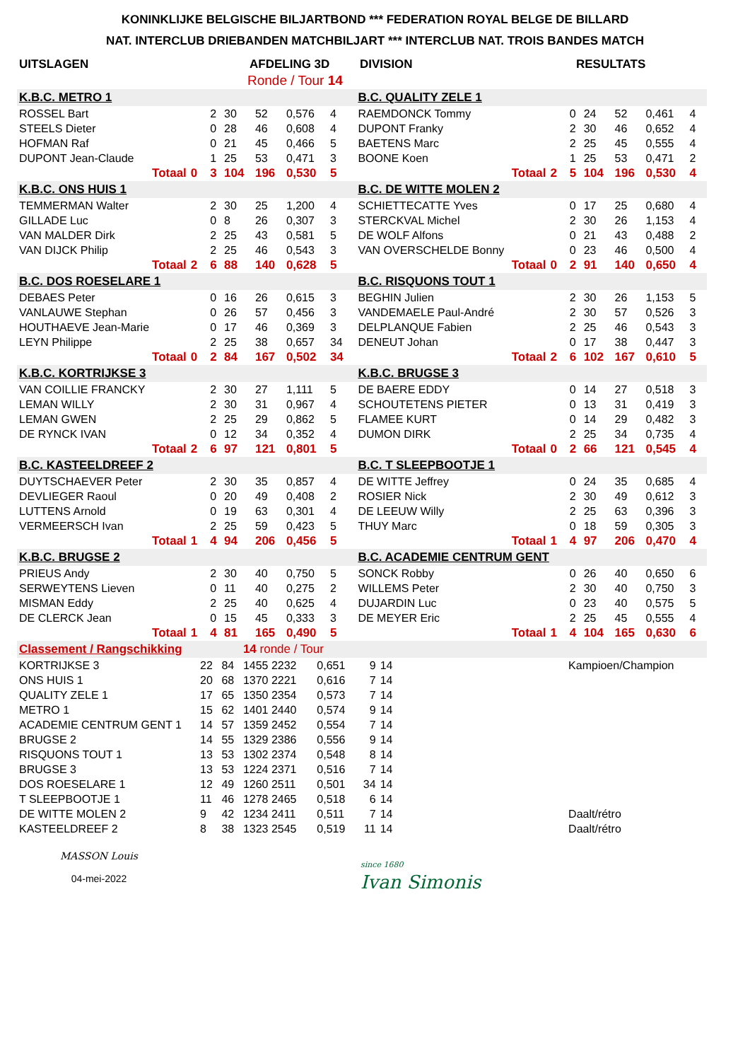KONINKLIJKE BELGISCHE BILJARTBOND *** FEDERATION ROYAL BELGE DE BILLARD
NAT. INTERCLUB DRIEBANDEN MATCHBILJART *** INTERCLUB NAT. TROIS BANDES MATCH
| UITSLAGEN | AFDELING 3D | DIVISION | RESULTATS |
| | Ronde / Tour 14 | | |
| K.B.C. METRO 1 | | | | | | | | | B.C. QUALITY ZELE 1 | | | | | | | | |
| ROSSEL Bart | | | 2 | 30 | 52 | 0,576 | 4 | | RAEMDONCK Tommy | | | 0 | 24 | 52 | 0,461 | 4 | |
| STEELS Dieter | | | 0 | 28 | 46 | 0,608 | 4 | | DUPONT Franky | | | 2 | 30 | 46 | 0,652 | 4 | |
| HOFMAN Raf | | | 0 | 21 | 45 | 0,466 | 5 | | BAETENS Marc | | | 2 | 25 | 45 | 0,555 | 4 | |
| DUPONT Jean-Claude | | | 1 | 25 | 53 | 0,471 | 3 | | BOONE Koen | | | 1 | 25 | 53 | 0,471 | 2 | |
| Totaal | 0 | | 3 | 104 | 196 | 0,530 | 5 | | Totaal | 2 | | 5 | 104 | 196 | 0,530 | 4 | |
| K.B.C. ONS HUIS 1 | | | | | | | | | B.C. DE WITTE MOLEN 2 | | | | | | | | |
| TEMMERMAN Walter | | | 2 | 30 | 25 | 1,200 | 4 | | SCHIETTECATTE Yves | | | 0 | 17 | 25 | 0,680 | 4 | |
| GILLADE Luc | | | 0 | 8 | 26 | 0,307 | 3 | | STERCKVAL Michel | | | 2 | 30 | 26 | 1,153 | 4 | |
| VAN MALDER Dirk | | | 2 | 25 | 43 | 0,581 | 5 | | DE WOLF Alfons | | | 0 | 21 | 43 | 0,488 | 2 | |
| VAN DIJCK Philip | | | 2 | 25 | 46 | 0,543 | 3 | | VAN OVERSCHELDE Bonny | | | 0 | 23 | 46 | 0,500 | 4 | |
| Totaal | 2 | | 6 | 88 | 140 | 0,628 | 5 | | Totaal | 0 | | 2 | 91 | 140 | 0,650 | 4 | |
| B.C. DOS ROESELARE 1 | | | | | | | | | B.C. RISQUONS TOUT 1 | | | | | | | | |
| DEBAES Peter | | | 0 | 16 | 26 | 0,615 | 3 | | BEGHIN Julien | | | 2 | 30 | 26 | 1,153 | 5 | |
| VANLAUWE Stephan | | | 0 | 26 | 57 | 0,456 | 3 | | VANDEMAELE Paul-André | | | 2 | 30 | 57 | 0,526 | 3 | |
| HOUTHAEVE Jean-Marie | | | 0 | 17 | 46 | 0,369 | 3 | | DELPLANQUE Fabien | | | 2 | 25 | 46 | 0,543 | 3 | |
| LEYN Philippe | | | 2 | 25 | 38 | 0,657 | 34 | | DENEUT Johan | | | 0 | 17 | 38 | 0,447 | 3 | |
| Totaal | 0 | | 2 | 84 | 167 | 0,502 | 34 | | Totaal | 2 | | 6 | 102 | 167 | 0,610 | 5 | |
| K.B.C. KORTRIJKSE 3 | | | | | | | | | K.B.C. BRUGSE 3 | | | | | | | | |
| VAN COILLIE FRANCKY | | | 2 | 30 | 27 | 1,111 | 5 | | DE BAERE EDDY | | | 0 | 14 | 27 | 0,518 | 3 | |
| LEMAN WILLY | | | 2 | 30 | 31 | 0,967 | 4 | | SCHOUTETENS PIETER | | | 0 | 13 | 31 | 0,419 | 3 | |
| LEMAN GWEN | | | 2 | 25 | 29 | 0,862 | 5 | | FLAMEE KURT | | | 0 | 14 | 29 | 0,482 | 3 | |
| DE RYNCK IVAN | | | 0 | 12 | 34 | 0,352 | 4 | | DUMON DIRK | | | 2 | 25 | 34 | 0,735 | 4 | |
| Totaal | 2 | | 6 | 97 | 121 | 0,801 | 5 | | Totaal | 0 | | 2 | 66 | 121 | 0,545 | 4 | |
| B.C. KASTEELDREEF 2 | | | | | | | | | B.C. T SLEEPBOOTJE 1 | | | | | | | | |
| DUYTSCHAEVER Peter | | | 2 | 30 | 35 | 0,857 | 4 | | DE WITTE Jeffrey | | | 0 | 24 | 35 | 0,685 | 4 | |
| DEVLIEGER Raoul | | | 0 | 20 | 49 | 0,408 | 2 | | ROSIER Nick | | | 2 | 30 | 49 | 0,612 | 3 | |
| LUTTENS Arnold | | | 0 | 19 | 63 | 0,301 | 4 | | DE LEEUW Willy | | | 2 | 25 | 63 | 0,396 | 3 | |
| VERMEERSCH Ivan | | | 2 | 25 | 59 | 0,423 | 5 | | THUY Marc | | | 0 | 18 | 59 | 0,305 | 3 | |
| Totaal | 1 | | 4 | 94 | 206 | 0,456 | 5 | | Totaal | 1 | | 4 | 97 | 206 | 0,470 | 4 | |
| K.B.C. BRUGSE 2 | | | | | | | | | B.C. ACADEMIE CENTRUM GENT | | | | | | | | |
| PRIEUS Andy | | | 2 | 30 | 40 | 0,750 | 5 | | SONCK Robby | | | 0 | 26 | 40 | 0,650 | 6 | |
| SERWEYTENS Lieven | | | 0 | 11 | 40 | 0,275 | 2 | | WILLEMS Peter | | | 2 | 30 | 40 | 0,750 | 3 | |
| MISMAN Eddy | | | 2 | 25 | 40 | 0,625 | 4 | | DUJARDIN Luc | | | 0 | 23 | 40 | 0,575 | 5 | |
| DE CLERCK Jean | | | 0 | 15 | 45 | 0,333 | 3 | | DE MEYER Eric | | | 2 | 25 | 45 | 0,555 | 4 | |
| Totaal | 1 | | 4 | 81 | 165 | 0,490 | 5 | | Totaal | 1 | | 4 | 104 | 165 | 0,630 | 6 | |
| Classement / Rangschikking | | | 14 ronde / Tour | | | | | |
| KORTRIJKSE 3 | 22 | 84 | 1455 2232 | 0,651 | 9 | 14 | | Kampioen/Champion |
| ONS HUIS 1 | 20 | 68 | 1370 2221 | 0,616 | 7 | 14 | | |
| QUALITY ZELE 1 | 17 | 65 | 1350 2354 | 0,573 | 7 | 14 | | |
| METRO 1 | 15 | 62 | 1401 2440 | 0,574 | 9 | 14 | | |
| ACADEMIE CENTRUM GENT 1 | 14 | 57 | 1359 2452 | 0,554 | 7 | 14 | | |
| BRUGSE 2 | 14 | 55 | 1329 2386 | 0,556 | 9 | 14 | | |
| RISQUONS TOUT 1 | 13 | 53 | 1302 2374 | 0,548 | 8 | 14 | | |
| BRUGSE 3 | 13 | 53 | 1224 2371 | 0,516 | 7 | 14 | | |
| DOS ROESELARE 1 | 12 | 49 | 1260 2511 | 0,501 | 34 | 14 | | |
| T SLEEPBOOTJE 1 | 11 | 46 | 1278 2465 | 0,518 | 6 | 14 | | |
| DE WITTE MOLEN 2 | 9 | 42 | 1234 2411 | 0,511 | 7 | 14 | | Daalt/rétro |
| KASTEELDREEF 2 | 8 | 38 | 1323 2545 | 0,519 | 11 | 14 | | Daalt/rétro |
MASSON Louis
04-mei-2022
since 1680
Ivan Simonis